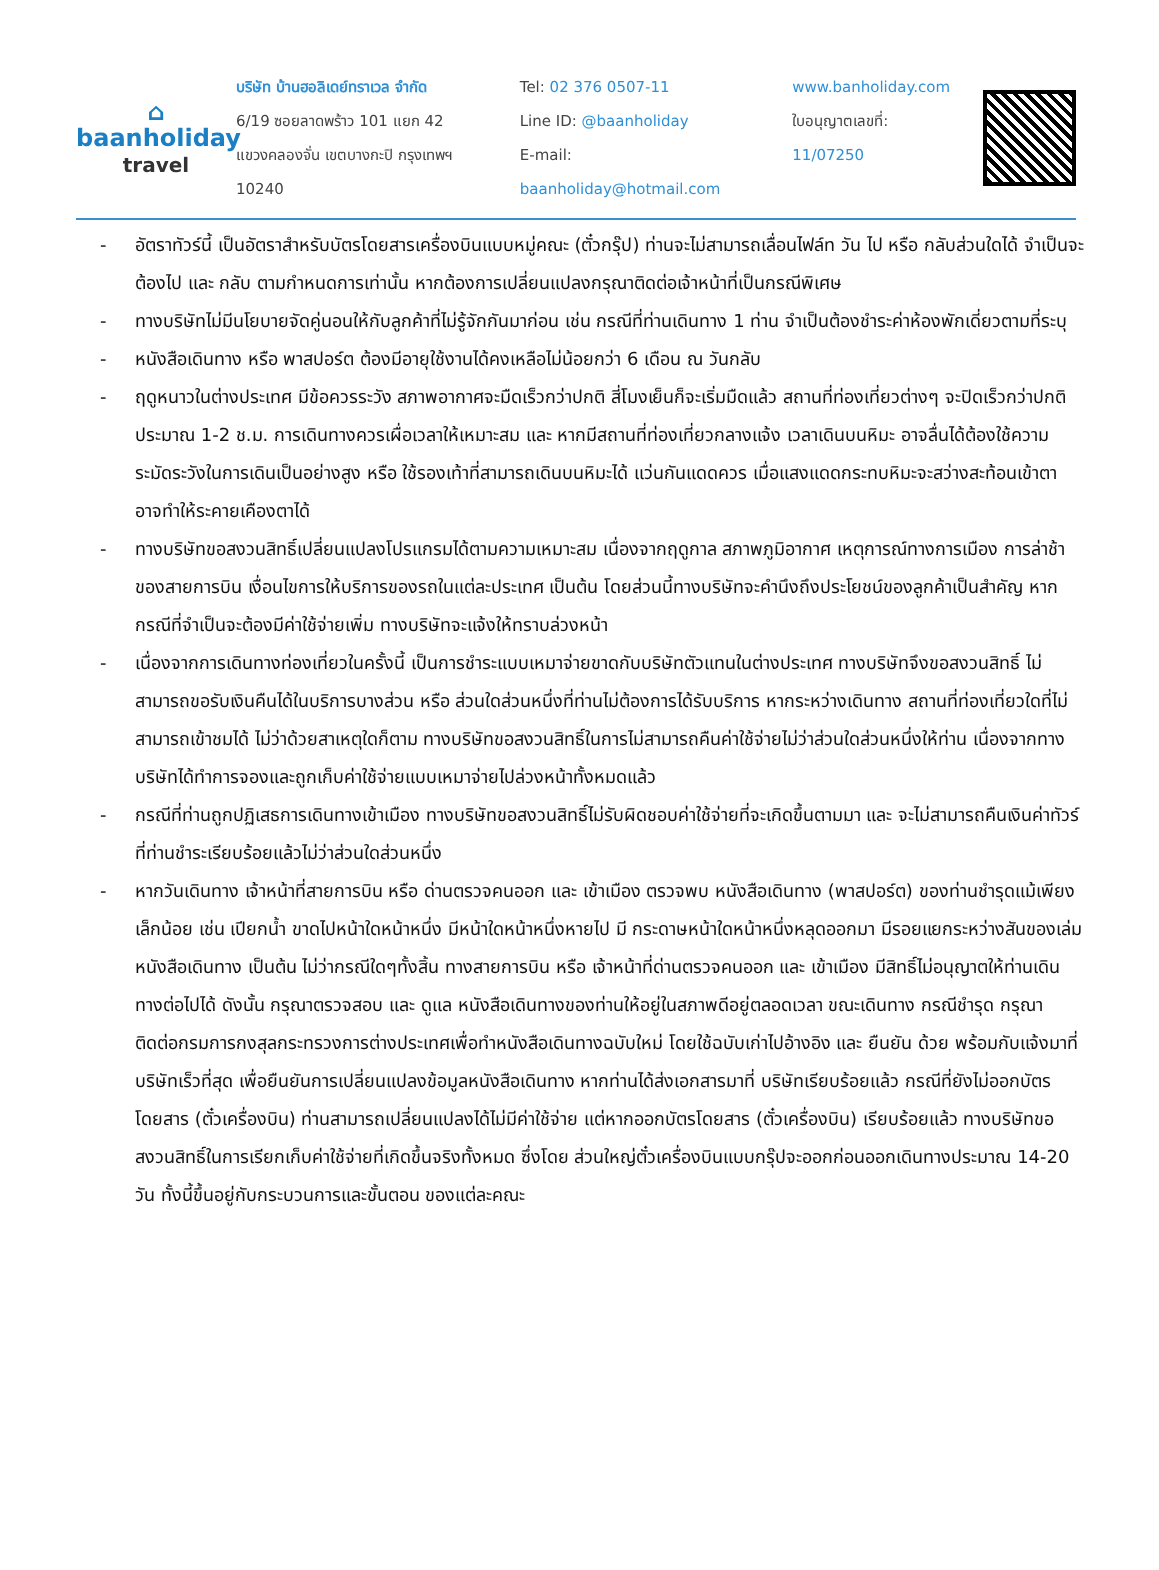⌂
baanholiday
travel
บริษัท บ้านฮอลิเดย์ทราเวล จำกัด
6/19 ซอยลาดพร้าว 101 แยก 42
แขวงคลองจั่น เขตบางกะปิ กรุงเทพฯ 10240
Tel: 02 376 0507-11
Line ID: @baanholiday
E-mail: baanholiday@hotmail.com
www.banholiday.com
ใบอนุญาตเลขที่: 11/07250
- อัตราทัวร์นี้ เป็นอัตราสำหรับบัตรโดยสารเครื่องบินแบบหมู่คณะ (ตั๋วกรุ๊ป) ท่านจะไม่สามารถเลื่อนไฟล์ท วัน ไป หรือ กลับส่วนใดได้ จำเป็นจะต้องไป และ กลับ ตามกำหนดการเท่านั้น หากต้องการเปลี่ยนแปลงกรุณาติดต่อเจ้าหน้าที่เป็นกรณีพิเศษ
- ทางบริษัทไม่มีนโยบายจัดคู่นอนให้กับลูกค้าที่ไม่รู้จักกันมาก่อน เช่น กรณีที่ท่านเดินทาง 1 ท่าน จำเป็นต้องชำระค่าห้องพักเดี่ยวตามที่ระบุ
- หนังสือเดินทาง หรือ พาสปอร์ต ต้องมีอายุใช้งานได้คงเหลือไม่น้อยกว่า 6 เดือน ณ วันกลับ
- ฤดูหนาวในต่างประเทศ มีข้อควรระวัง สภาพอากาศจะมืดเร็วกว่าปกติ สี่โมงเย็นก็จะเริ่มมืดแล้ว สถานที่ท่องเที่ยวต่างๆ จะปิดเร็วกว่าปกติ ประมาณ 1-2 ช.ม. การเดินทางควรเผื่อเวลาให้เหมาะสม และ หากมีสถานที่ท่องเที่ยวกลางแจ้ง เวลาเดินบนหิมะ อาจลื่นได้ต้องใช้ความระมัดระวังในการเดินเป็นอย่างสูง หรือ ใช้รองเท้าที่สามารถเดินบนหิมะได้ แว่นกันแดดควร เมื่อแสงแดดกระทบหิมะจะสว่างสะท้อนเข้าตา อาจทำให้ระคายเคืองตาได้
- ทางบริษัทขอสงวนสิทธิ์เปลี่ยนแปลงโปรแกรมได้ตามความเหมาะสม เนื่องจากฤดูกาล สภาพภูมิอากาศ เหตุการณ์ทางการเมือง การล่าช้าของสายการบิน เงื่อนไขการให้บริการของรถในแต่ละประเทศ เป็นต้น โดยส่วนนี้ทางบริษัทจะคำนึงถึงประโยชน์ของลูกค้าเป็นสำคัญ หากกรณีที่จำเป็นจะต้องมีค่าใช้จ่ายเพิ่ม ทางบริษัทจะแจ้งให้ทราบล่วงหน้า
- เนื่องจากการเดินทางท่องเที่ยวในครั้งนี้ เป็นการชำระแบบเหมาจ่ายขาดกับบริษัทตัวแทนในต่างประเทศ ทางบริษัทจึงขอสงวนสิทธิ์ ไม่สามารถขอรับเงินคืนได้ในบริการบางส่วน หรือ ส่วนใดส่วนหนึ่งที่ท่านไม่ต้องการได้รับบริการ หากระหว่างเดินทาง สถานที่ท่องเที่ยวใดที่ไม่สามารถเข้าชมได้ ไม่ว่าด้วยสาเหตุใดก็ตาม ทางบริษัทขอสงวนสิทธิ์ในการไม่สามารถคืนค่าใช้จ่ายไม่ว่าส่วนใดส่วนหนึ่งให้ท่าน เนื่องจากทางบริษัทได้ทำการจองและถูกเก็บค่าใช้จ่ายแบบเหมาจ่ายไปล่วงหน้าทั้งหมดแล้ว
- กรณีที่ท่านถูกปฏิเสธการเดินทางเข้าเมือง ทางบริษัทขอสงวนสิทธิ์ไม่รับผิดชอบค่าใช้จ่ายที่จะเกิดขึ้นตามมา และ จะไม่สามารถคืนเงินค่าทัวร์ที่ท่านชำระเรียบร้อยแล้วไม่ว่าส่วนใดส่วนหนึ่ง
- หากวันเดินทาง เจ้าหน้าที่สายการบิน หรือ ด่านตรวจคนออก และ เข้าเมือง ตรวจพบ หนังสือเดินทาง (พาสปอร์ต) ของท่านชำรุดแม้เพียงเล็กน้อย เช่น เปียกน้ำ ขาดไปหน้าใดหน้าหนึ่ง มีหน้าใดหน้าหนึ่งหายไป มี กระดาษหน้าใดหน้าหนึ่งหลุดออกมา มีรอยแยกระหว่างสันของเล่มหนังสือเดินทาง เป็นต้น ไม่ว่ากรณีใดๆทั้งสิ้น ทางสายการบิน หรือ เจ้าหน้าที่ด่านตรวจคนออก และ เข้าเมือง มีสิทธิ์ไม่อนุญาตให้ท่านเดินทางต่อไปได้ ดังนั้น กรุณาตรวจสอบ และ ดูแล หนังสือเดินทางของท่านให้อยู่ในสภาพดีอยู่ตลอดเวลา ขณะเดินทาง กรณีชำรุด กรุณา ติดต่อกรมการกงสุลกระทรวงการต่างประเทศเพื่อทำหนังสือเดินทางฉบับใหม่ โดยใช้ฉบับเก่าไปอ้างอิง และ ยืนยัน ด้วย พร้อมกับแจ้งมาที่บริษัทเร็วที่สุด เพื่อยืนยันการเปลี่ยนแปลงข้อมูลหนังสือเดินทาง หากท่านได้ส่งเอกสารมาที่ บริษัทเรียบร้อยแล้ว กรณีที่ยังไม่ออกบัตรโดยสาร (ตั๋วเครื่องบิน) ท่านสามารถเปลี่ยนแปลงได้ไม่มีค่าใช้จ่าย แต่หากออกบัตรโดยสาร (ตั๋วเครื่องบิน) เรียบร้อยแล้ว ทางบริษัทขอสงวนสิทธิ์ในการเรียกเก็บค่าใช้จ่ายที่เกิดขึ้นจริงทั้งหมด ซึ่งโดย ส่วนใหญ่ตั๋วเครื่องบินแบบกรุ๊ปจะออกก่อนออกเดินทางประมาณ 14-20 วัน ทั้งนี้ขึ้นอยู่กับกระบวนการและขั้นตอน ของแต่ละคณะ